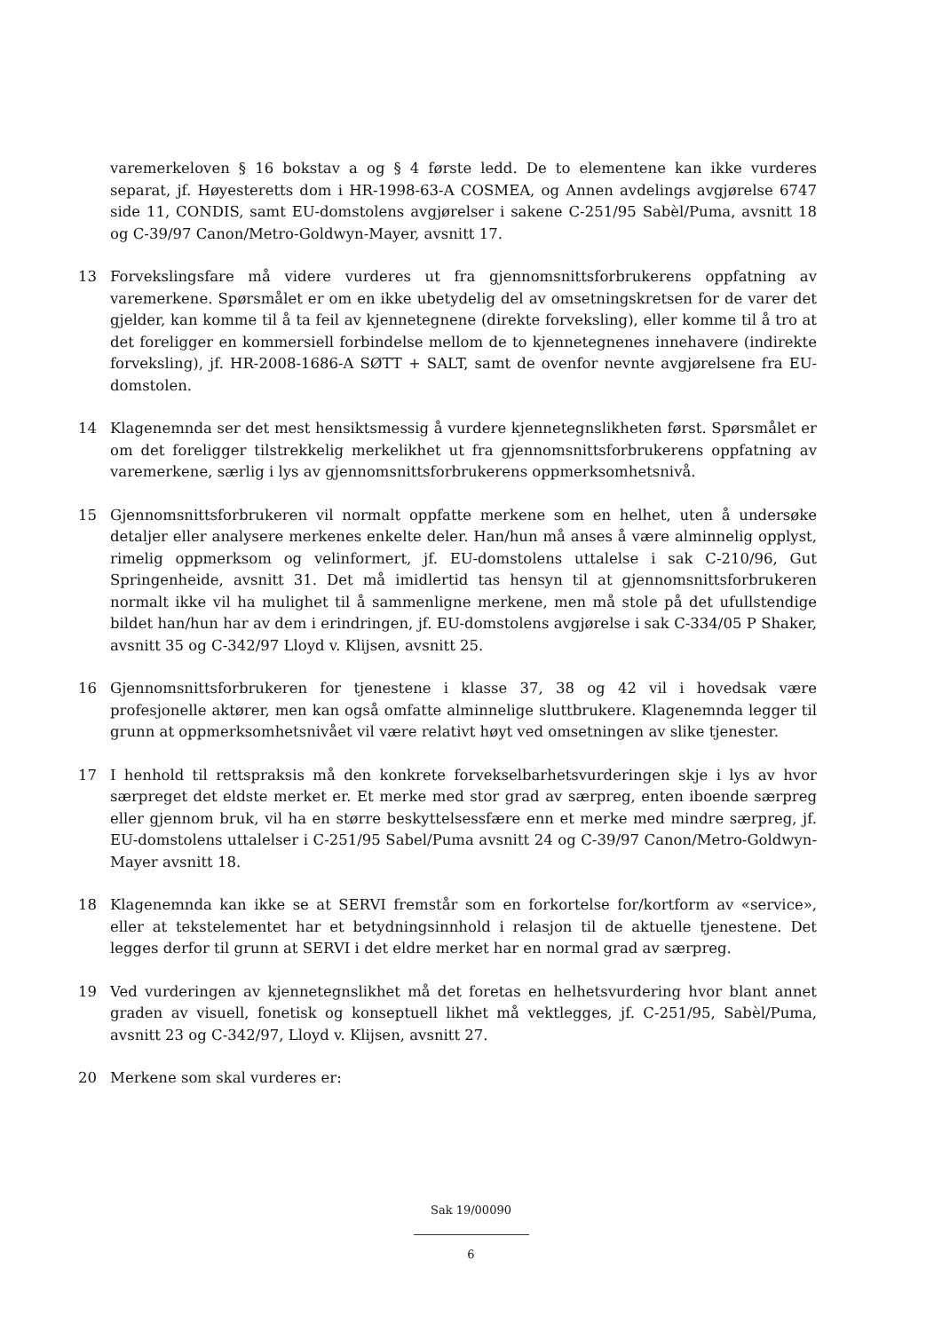varemerkeloven § 16 bokstav a og § 4 første ledd. De to elementene kan ikke vurderes separat, jf. Høyesteretts dom i HR-1998-63-A COSMEA, og Annen avdelings avgjørelse 6747 side 11, CONDIS, samt EU-domstolens avgjørelser i sakene C-251/95 Sabèl/Puma, avsnitt 18 og C-39/97 Canon/Metro-Goldwyn-Mayer, avsnitt 17.
13 Forvekslingsfare må videre vurderes ut fra gjennomsnittsforbrukerens oppfatning av varemerkene. Spørsmålet er om en ikke ubetydelig del av omsetningskretsen for de varer det gjelder, kan komme til å ta feil av kjennetegnene (direkte forveksling), eller komme til å tro at det foreligger en kommersiell forbindelse mellom de to kjennetegnenes innehavere (indirekte forveksling), jf. HR-2008-1686-A SØTT + SALT, samt de ovenfor nevnte avgjørelsene fra EU-domstolen.
14 Klagenemnda ser det mest hensiktsmessig å vurdere kjennetegnslikheten først. Spørsmålet er om det foreligger tilstrekkelig merkelikhet ut fra gjennomsnittsforbrukerens oppfatning av varemerkene, særlig i lys av gjennomsnittsforbrukerens oppmerksomhetsnivå.
15 Gjennomsnittsforbrukeren vil normalt oppfatte merkene som en helhet, uten å undersøke detaljer eller analysere merkenes enkelte deler. Han/hun må anses å være alminnelig opplyst, rimelig oppmerksom og velinformert, jf. EU-domstolens uttalelse i sak C-210/96, Gut Springenheide, avsnitt 31. Det må imidlertid tas hensyn til at gjennomsnittsforbrukeren normalt ikke vil ha mulighet til å sammenligne merkene, men må stole på det ufullstendige bildet han/hun har av dem i erindringen, jf. EU-domstolens avgjørelse i sak C-334/05 P Shaker, avsnitt 35 og C-342/97 Lloyd v. Klijsen, avsnitt 25.
16 Gjennomsnittsforbrukeren for tjenestene i klasse 37, 38 og 42 vil i hovedsak være profesjonelle aktører, men kan også omfatte alminnelige sluttbrukere. Klagenemnda legger til grunn at oppmerksomhetsnivået vil være relativt høyt ved omsetningen av slike tjenester.
17 I henhold til rettspraksis må den konkrete forvekselbarhetsvurderingen skje i lys av hvor særpreget det eldste merket er. Et merke med stor grad av særpreg, enten iboende særpreg eller gjennom bruk, vil ha en større beskyttelsessfære enn et merke med mindre særpreg, jf. EU-domstolens uttalelser i C-251/95 Sabel/Puma avsnitt 24 og C-39/97 Canon/Metro-Goldwyn-Mayer avsnitt 18.
18 Klagenemnda kan ikke se at SERVI fremstår som en forkortelse for/kortform av «service», eller at tekstelementet har et betydningsinnhold i relasjon til de aktuelle tjenestene. Det legges derfor til grunn at SERVI i det eldre merket har en normal grad av særpreg.
19 Ved vurderingen av kjennetegnslikhet må det foretas en helhetsvurdering hvor blant annet graden av visuell, fonetisk og konseptuell likhet må vektlegges, jf. C-251/95, Sabèl/Puma, avsnitt 23 og C-342/97, Lloyd v. Klijsen, avsnitt 27.
20 Merkene som skal vurderes er:
Sak 19/00090
6